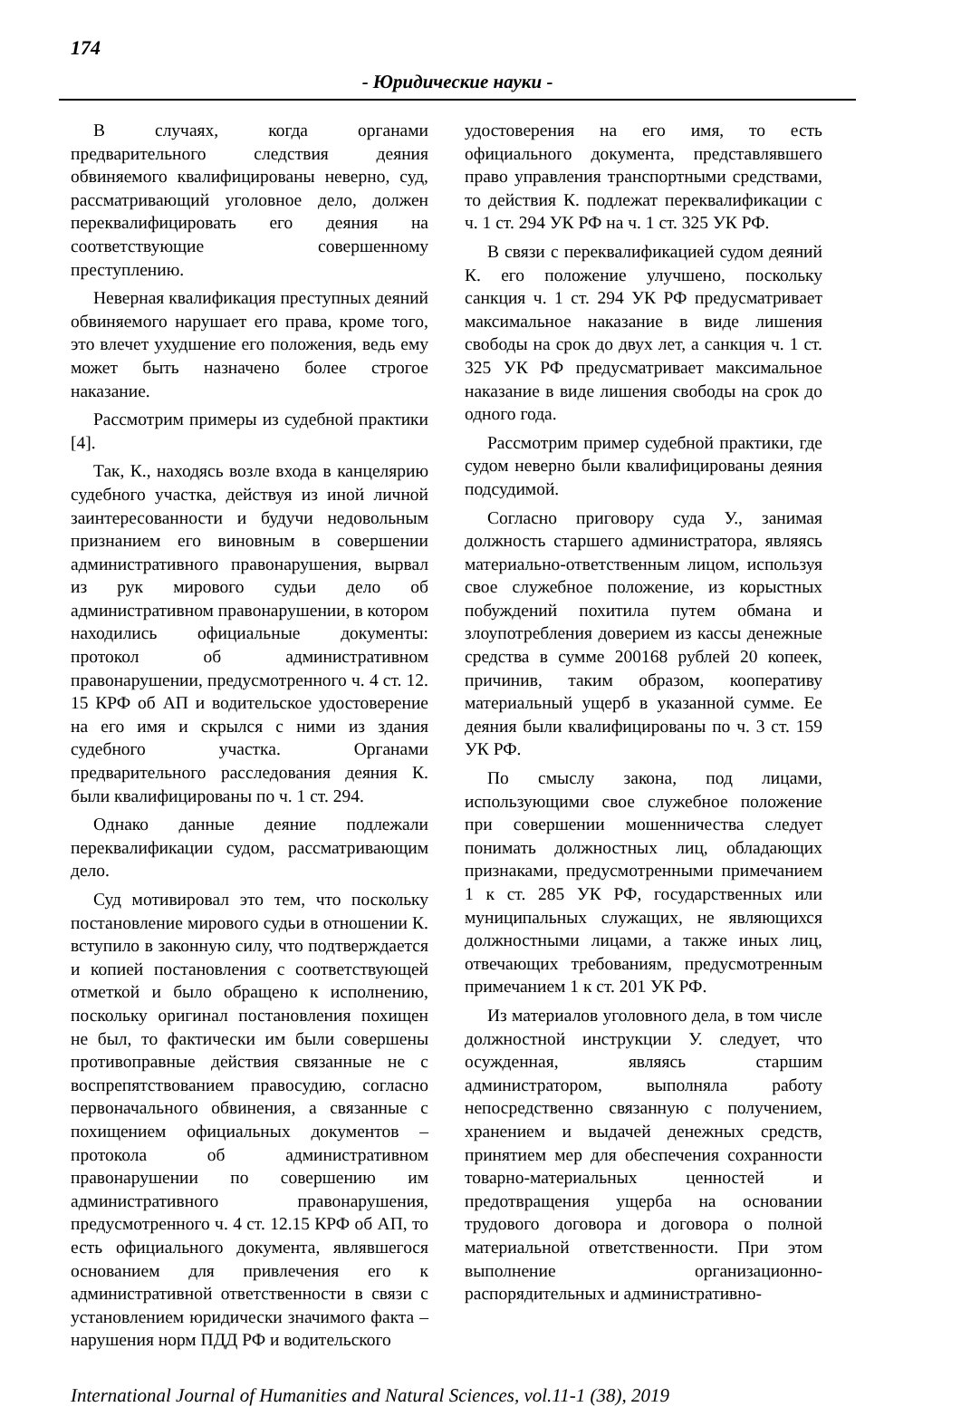174
- Юридические науки -
В случаях, когда органами предварительного следствия деяния обвиняемого квалифицированы неверно, суд, рассматривающий уголовное дело, должен переквалифицировать его деяния на соответствующие совершенному преступлению.
Неверная квалификация преступных деяний обвиняемого нарушает его права, кроме того, это влечет ухудшение его положения, ведь ему может быть назначено более строгое наказание.
Рассмотрим примеры из судебной практики [4].
Так, К., находясь возле входа в канцелярию судебного участка, действуя из иной личной заинтересованности и будучи недовольным признанием его виновным в совершении административного правонарушения, вырвал из рук мирового судьи дело об административном правонарушении, в котором находились официальные документы: протокол об административном правонарушении, предусмотренного ч. 4 ст. 12. 15 КРФ об АП и водительское удостоверение на его имя и скрылся с ними из здания судебного участка. Органами предварительного расследования деяния К. были квалифицированы по ч. 1 ст. 294.
Однако данные деяние подлежали переквалификации судом, рассматривающим дело.
Суд мотивировал это тем, что поскольку постановление мирового судьи в отношении К. вступило в законную силу, что подтверждается и копией постановления с соответствующей отметкой и было обращено к исполнению, поскольку оригинал постановления похищен не был, то фактически им были совершены противоправные действия связанные не с воспрепятствованием правосудию, согласно первоначального обвинения, а связанные с похищением официальных документов – протокола об административном правонарушении по совершению им административного правонарушения, предусмотренного ч. 4 ст. 12.15 КРФ об АП, то есть официального документа, являвшегося основанием для привлечения его к административной ответственности в связи с установлением юридически значимого факта – нарушения норм ПДД РФ и водительского
удостоверения на его имя, то есть официального документа, представлявшего право управления транспортными средствами, то действия К. подлежат переквалификации с ч. 1 ст. 294 УК РФ на ч. 1 ст. 325 УК РФ.
В связи с переквалификацией судом деяний К. его положение улучшено, поскольку санкция ч. 1 ст. 294 УК РФ предусматривает максимальное наказание в виде лишения свободы на срок до двух лет, а санкция ч. 1 ст. 325 УК РФ предусматривает максимальное наказание в виде лишения свободы на срок до одного года.
Рассмотрим пример судебной практики, где судом неверно были квалифицированы деяния подсудимой.
Согласно приговору суда У., занимая должность старшего администратора, являясь материально-ответственным лицом, используя свое служебное положение, из корыстных побуждений похитила путем обмана и злоупотребления доверием из кассы денежные средства в сумме 200168 рублей 20 копеек, причинив, таким образом, кооперативу материальный ущерб в указанной сумме. Ее деяния были квалифицированы по ч. 3 ст. 159 УК РФ.
По смыслу закона, под лицами, использующими свое служебное положение при совершении мошенничества следует понимать должностных лиц, обладающих признаками, предусмотренными примечанием 1 к ст. 285 УК РФ, государственных или муниципальных служащих, не являющихся должностными лицами, а также иных лиц, отвечающих требованиям, предусмотренным примечанием 1 к ст. 201 УК РФ.
Из материалов уголовного дела, в том числе должностной инструкции У. следует, что осужденная, являясь старшим администратором, выполняла работу непосредственно связанную с получением, хранением и выдачей денежных средств, принятием мер для обеспечения сохранности товарно-материальных ценностей и предотвращения ущерба на основании трудового договора и договора о полной материальной ответственности. При этом выполнение организационно-распорядительных и административно-
International Journal of Humanities and Natural Sciences, vol.11-1 (38), 2019